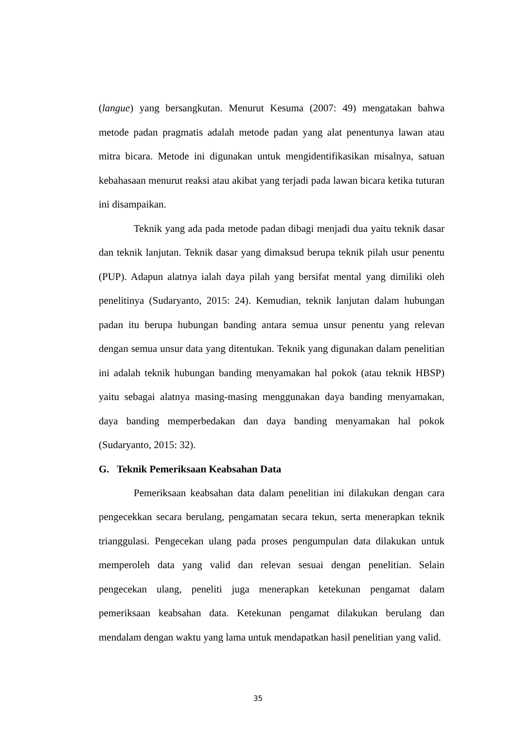(langue) yang bersangkutan. Menurut Kesuma (2007: 49) mengatakan bahwa metode padan pragmatis adalah metode padan yang alat penentunya lawan atau mitra bicara. Metode ini digunakan untuk mengidentifikasikan misalnya, satuan kebahasaan menurut reaksi atau akibat yang terjadi pada lawan bicara ketika tuturan ini disampaikan.
Teknik yang ada pada metode padan dibagi menjadi dua yaitu teknik dasar dan teknik lanjutan. Teknik dasar yang dimaksud berupa teknik pilah usur penentu (PUP). Adapun alatnya ialah daya pilah yang bersifat mental yang dimiliki oleh penelitinya (Sudaryanto, 2015: 24). Kemudian, teknik lanjutan dalam hubungan padan itu berupa hubungan banding antara semua unsur penentu yang relevan dengan semua unsur data yang ditentukan. Teknik yang digunakan dalam penelitian ini adalah teknik hubungan banding menyamakan hal pokok (atau teknik HBSP) yaitu sebagai alatnya masing-masing menggunakan daya banding menyamakan, daya banding memperbedakan dan daya banding menyamakan hal pokok (Sudaryanto, 2015: 32).
G. Teknik Pemeriksaan Keabsahan Data
Pemeriksaan keabsahan data dalam penelitian ini dilakukan dengan cara pengecekkan secara berulang, pengamatan secara tekun, serta menerapkan teknik trianggulasi. Pengecekan ulang pada proses pengumpulan data dilakukan untuk memperoleh data yang valid dan relevan sesuai dengan penelitian. Selain pengecekan ulang, peneliti juga menerapkan ketekunan pengamat dalam pemeriksaan keabsahan data. Ketekunan pengamat dilakukan berulang dan mendalam dengan waktu yang lama untuk mendapatkan hasil penelitian yang valid.
35